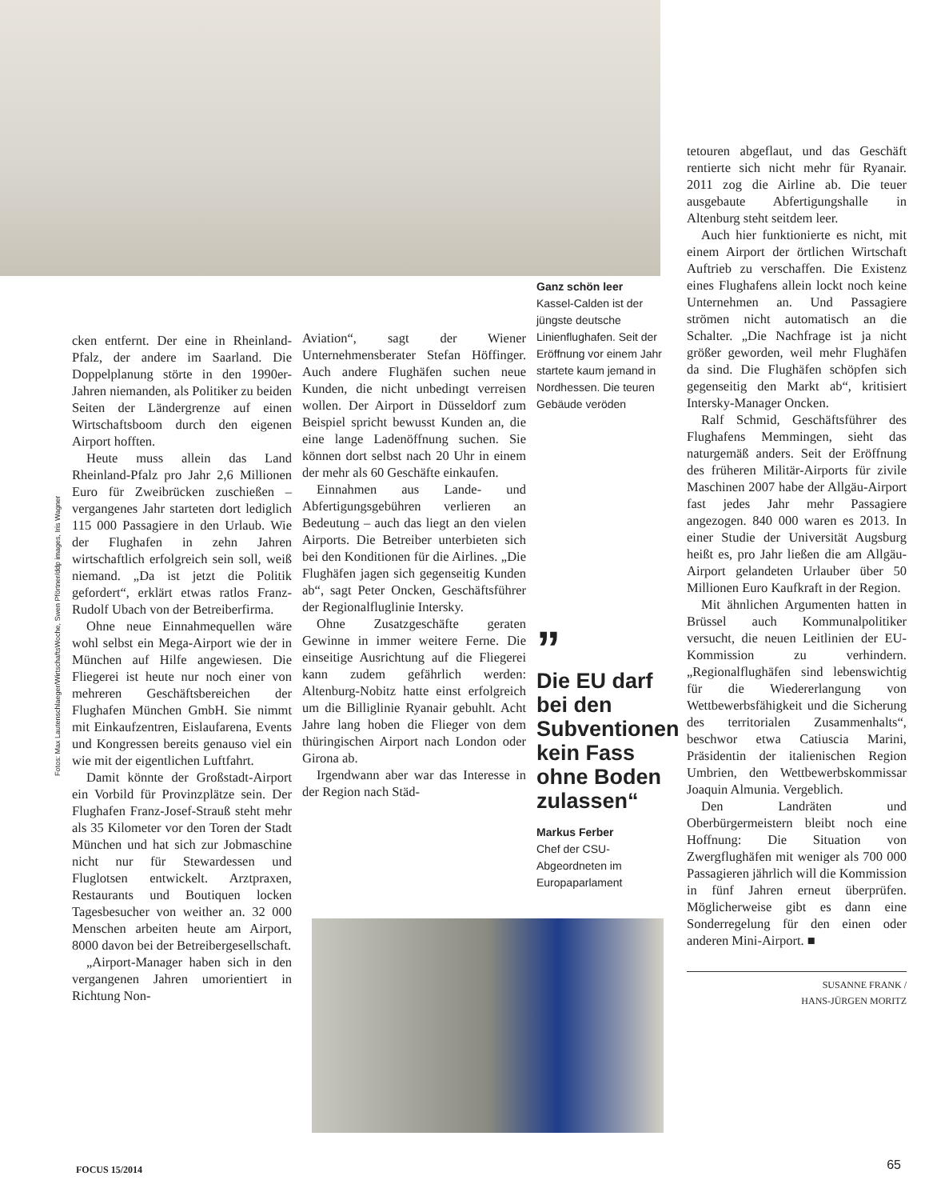Fotos: Max Lautenschlaeger/WirtschaftsWoche, Swen Pförtner/ddp images, Iris Wagner
cken entfernt. Der eine in Rheinland-Pfalz, der andere im Saarland. Die Doppelplanung störte in den 1990er-Jahren niemanden, als Politiker zu beiden Seiten der Ländergrenze auf einen Wirtschaftsboom durch den eigenen Airport hofften.
Heute muss allein das Land Rheinland-Pfalz pro Jahr 2,6 Millionen Euro für Zweibrücken zuschießen – vergangenes Jahr starteten dort lediglich 115 000 Passagiere in den Urlaub. Wie der Flughafen in zehn Jahren wirtschaftlich erfolgreich sein soll, weiß niemand. „Da ist jetzt die Politik gefordert“, erklärt etwas ratlos Franz-Rudolf Ubach von der Betreiberfirma.
Ohne neue Einnahmequellen wäre wohl selbst ein Mega-Airport wie der in München auf Hilfe angewiesen. Die Fliegerei ist heute nur noch einer von mehreren Geschäftsbereichen der Flughafen München GmbH. Sie nimmt mit Einkaufzentren, Eislaufarena, Events und Kongressen bereits genauso viel ein wie mit der eigentlichen Luftfahrt.
Damit könnte der Großstadt-Airport ein Vorbild für Provinzplätze sein. Der Flughafen Franz-Josef-Strauß steht mehr als 35 Kilometer vor den Toren der Stadt München und hat sich zur Jobmaschine nicht nur für Stewardessen und Fluglotsen entwickelt. Arztpraxen, Restaurants und Boutiquen locken Tagesbesucher von weither an. 32 000 Menschen arbeiten heute am Airport, 8000 davon bei der Betreibergesellschaft.
„Airport-Manager haben sich in den vergangenen Jahren umorientiert in Richtung Non-
Aviation“, sagt der Wiener Unternehmensberater Stefan Höffinger. Auch andere Flughäfen suchen neue Kunden, die nicht unbedingt verreisen wollen. Der Airport in Düsseldorf zum Beispiel spricht bewusst Kunden an, die eine lange Ladenöffnung suchen. Sie können dort selbst nach 20 Uhr in einem der mehr als 60 Geschäfte einkaufen.
Einnahmen aus Lande- und Abfertigungsgebühren verlieren an Bedeutung – auch das liegt an den vielen Airports. Die Betreiber unterbieten sich bei den Konditionen für die Airlines. „Die Flughäfen jagen sich gegenseitig Kunden ab“, sagt Peter Oncken, Geschäftsführer der Regionalfluglinie Intersky.
Ohne Zusatzgeschäfte geraten Gewinne in immer weitere Ferne. Die einseitige Ausrichtung auf die Fliegerei kann zudem gefährlich werden: Altenburg-Nobitz hatte einst erfolgreich um die Billiglinie Ryanair gebuhlt. Acht Jahre lang hoben die Flieger von dem thüringischen Airport nach London oder Girona ab.
Irgendwann aber war das Interesse in der Region nach Stä­d-
Ganz schön leer
Kassel-Calden ist der jüngste deutsche Linienflughafen. Seit der Eröffnung vor einem Jahr startete kaum jemand in Nordhessen. Die teuren Gebäude veröden
”
Die EU darf bei den Subventionen kein Fass ohne Boden zulassen“
Markus Ferber
Chef der CSU-Abgeordneten im Europaparlament
tetouren abgeflaut, und das Geschäft rentierte sich nicht mehr für Ryanair. 2011 zog die Airline ab. Die teuer ausgebaute Abfertigungshalle in Altenburg steht seitdem leer.
Auch hier funktionierte es nicht, mit einem Airport der örtlichen Wirtschaft Auftrieb zu verschaffen. Die Existenz eines Flughafens allein lockt noch keine Unternehmen an. Und Passagiere strömen nicht automatisch an die Schalter. „Die Nachfrage ist ja nicht größer geworden, weil mehr Flughäfen da sind. Die Flughäfen schöpfen sich gegenseitig den Markt ab“, kritisiert Intersky-Manager Oncken.
Ralf Schmid, Geschäftsführer des Flughafens Memmingen, sieht das naturgemäß anders. Seit der Eröffnung des früheren Militär-Airports für zivile Maschinen 2007 habe der Allgäu-Airport fast jedes Jahr mehr Passagiere angezogen. 840 000 waren es 2013. In einer Studie der Universität Augsburg heißt es, pro Jahr ließen die am Allgäu-Airport gelandeten Urlauber über 50 Millionen Euro Kaufkraft in der Region.
Mit ähnlichen Argumenten hatten in Brüssel auch Kommunalpolitiker versucht, die neuen Leitlinien der EU-Kommission zu verhindern. „Regionalflughäfen sind lebenswichtig für die Wiedererlangung von Wettbewerbsfähigkeit und die Sicherung des territorialen Zusammenhalts“, beschwor etwa Catiuscia Marini, Präsidentin der italienischen Region Umbrien, den Wettbewerbskommissar Joaquin Almunia. Vergeblich.
Den Landräten und Oberbürgermeistern bleibt noch eine Hoffnung: Die Situation von Zwergflughäfen mit weniger als 700 000 Passagieren jährlich will die Kommission in fünf Jahren erneut überprüfen. Möglicherweise gibt es dann eine Sonderregelung für den einen oder anderen Mini-Airport. ■
SUSANNE FRANK /
HANS-JÜRGEN MORITZ
FOCUS 15/2014 65